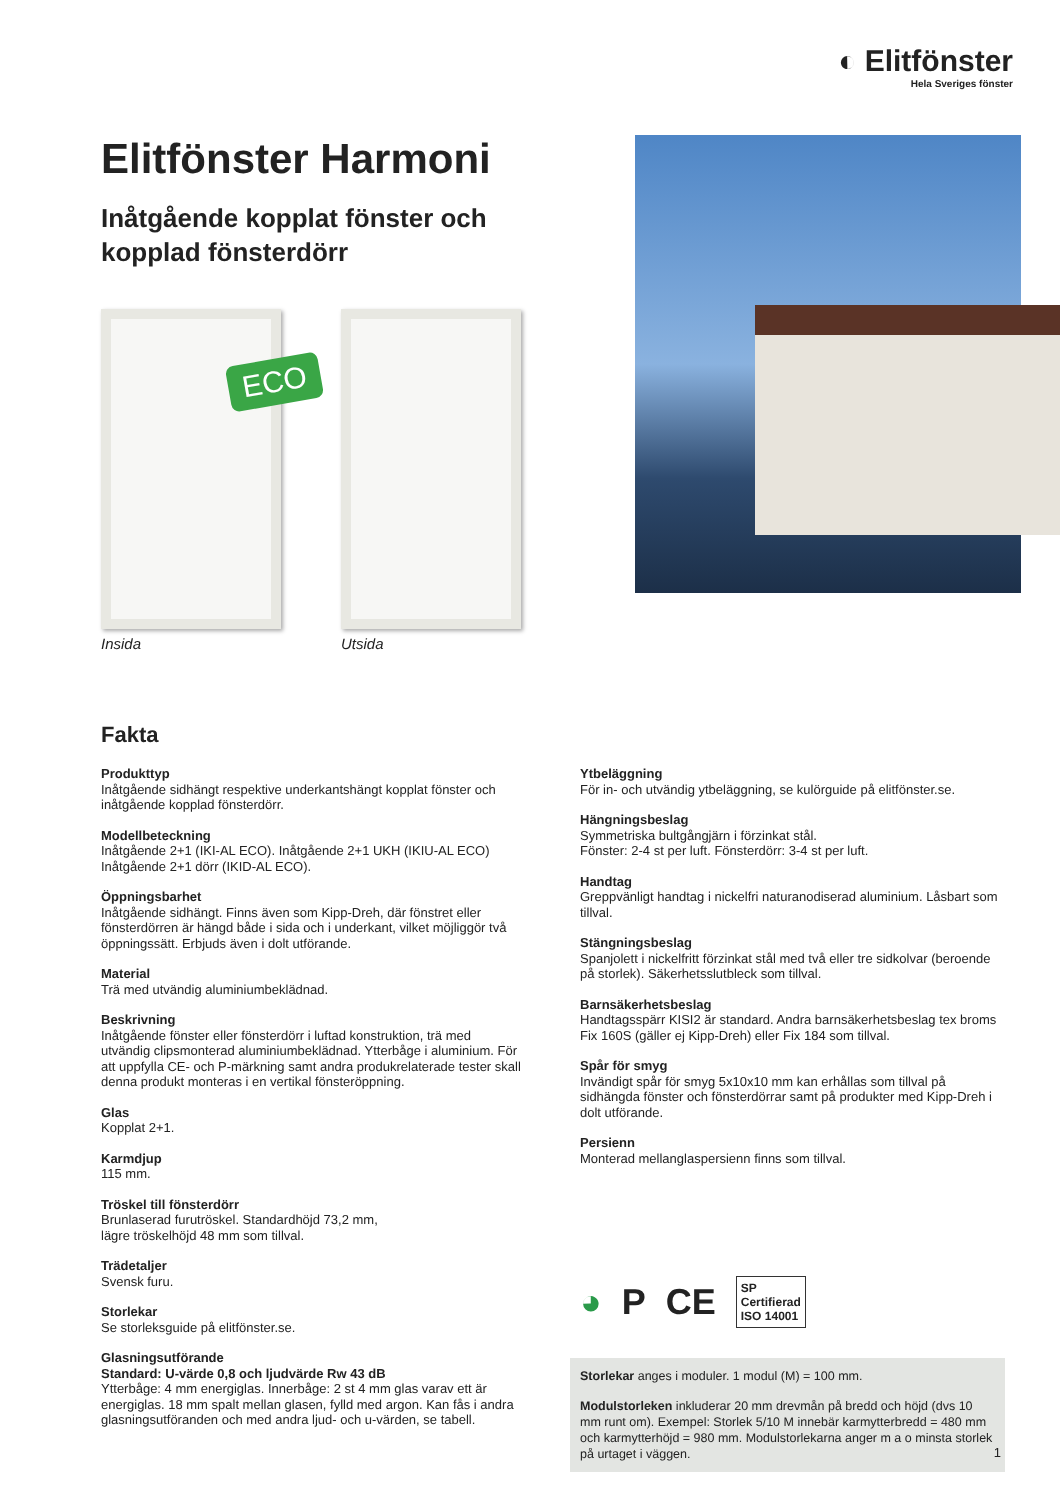◐ Elitfönster
Hela Sveriges fönster
Elitfönster Harmoni
Inåtgående kopplat fönster och kopplad fönsterdörr
ECO
Insida
Utsida
Fakta
Produkttyp
Inåtgående sidhängt respektive underkantshängt kopplat fönster och inåtgående kopplad fönsterdörr.
Modellbeteckning
Inåtgående 2+1 (IKI-AL ECO). Inåtgående 2+1 UKH (IKIU-AL ECO)
Inåtgående 2+1 dörr (IKID-AL ECO).
Öppningsbarhet
Inåtgående sidhängt. Finns även som Kipp-Dreh, där fönstret eller fönsterdörren är hängd både i sida och i underkant, vilket möjliggör två öppningssätt. Erbjuds även i dolt utförande.
Material
Trä med utvändig aluminiumbeklädnad.
Beskrivning
Inåtgående fönster eller fönsterdörr i luftad konstruktion, trä med utvändig clipsmonterad aluminiumbeklädnad. Ytterbåge i aluminium. För att uppfylla CE- och P-märkning samt andra produkrelaterade tester skall denna produkt monteras i en vertikal fönsteröppning.
Glas
Kopplat 2+1.
Karmdjup
115 mm.
Tröskel till fönsterdörr
Brunlaserad furutröskel. Standardhöjd 73,2 mm,
lägre tröskelhöjd 48 mm som tillval.
Trädetaljer
Svensk furu.
Storlekar
Se storleksguide på elitfönster.se.
Glasningsutförande
Standard: U-värde 0,8 och ljudvärde Rw 43 dB
Ytterbåge: 4 mm energiglas. Innerbåge: 2 st 4 mm glas varav ett är energiglas. 18 mm spalt mellan glasen, fylld med argon. Kan fås i andra glasningsutföranden och med andra ljud- och u-värden, se tabell.
Ytbeläggning
För in- och utvändig ytbeläggning, se kulörguide på elitfönster.se.
Hängningsbeslag
Symmetriska bultgångjärn i förzinkat stål.
Fönster: 2-4 st per luft. Fönsterdörr: 3-4 st per luft.
Handtag
Greppvänligt handtag i nickelfri naturanodiserad aluminium. Låsbart som tillval.
Stängningsbeslag
Spanjolett i nickelfritt förzinkat stål med två eller tre sidkolvar (beroende på storlek). Säkerhetsslutbleck som tillval.
Barnsäkerhetsbeslag
Handtagsspärr KISI2 är standard. Andra barnsäkerhetsbeslag tex broms Fix 160S (gäller ej Kipp-Dreh) eller Fix 184 som tillval.
Spår för smyg
Invändigt spår för smyg 5x10x10 mm kan erhållas som tillval på sidhängda fönster och fönsterdörrar samt på produkter med Kipp-Dreh i dolt utförande.
Persienn
Monterad mellanglaspersienn finns som tillval.
◕ P CE SP
Certifierad
ISO 14001
Storlekar anges i moduler. 1 modul (M) = 100 mm.
Modulstorleken inkluderar 20 mm drevmån på bredd och höjd (dvs 10 mm runt om). Exempel: Storlek 5/10 M innebär karmytterbredd = 480 mm och karmytterhöjd = 980 mm. Modulstorlekarna anger m a o minsta storlek på urtaget i väggen.
1